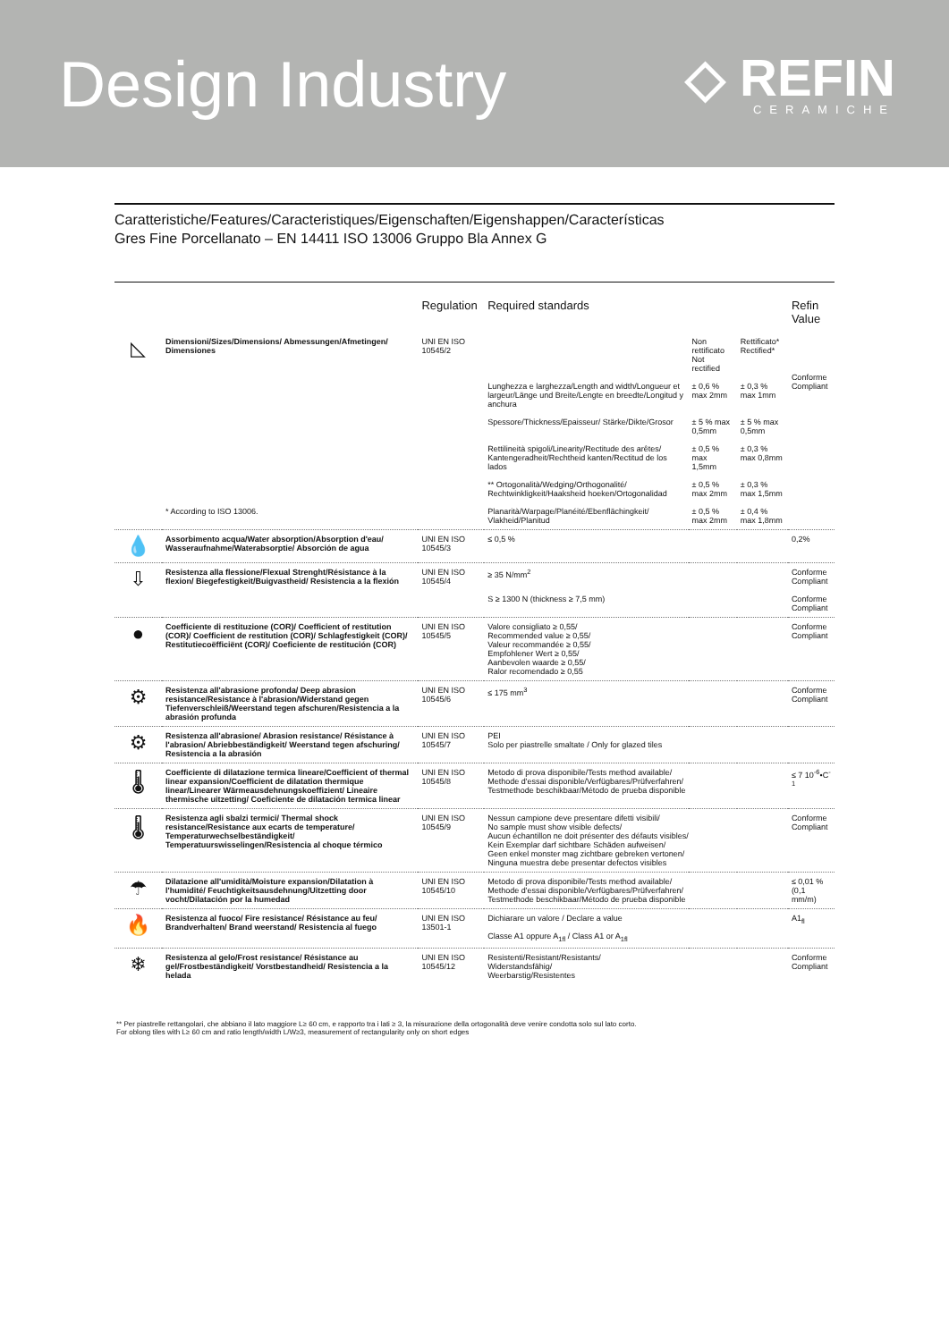Design Industry
◇ REFIN
CERAMICHE
Caratteristiche/Features/Caracteristiques/Eigenschaften/Eigenshappen/Características
Gres Fine Porcellanato – EN 14411 ISO 13006 Gruppo Bla Annex G
| | | Regulation | Required standards | | | Refin Value |
| --- | --- | --- | --- | --- | --- | --- |
| ◺ | Dimensioni/Sizes/Dimensions/ Abmessungen/Afmetingen/ Dimensiones | UNI EN ISO 10545/2 | | Non rettificato Not rectified | Rettificato* Rectified* | Conforme Compliant |
| | | | Lunghezza e larghezza/Length and width/Longueur et largeur/Länge und Breite/Lengte en breedte/Longitud y anchura | ± 0,6 % max 2mm | ± 0,3 % max 1mm | |
| | | | Spessore/Thickness/Epaisseur/ Stärke/Dikte/Grosor | ± 5 % max 0,5mm | ± 5 % max 0,5mm | |
| | | | Rettilineità spigoli/Linearity/Rectitude des arêtes/ Kantengeradheit/Rechtheid kanten/Rectitud de los lados | ± 0,5 % max 1,5mm | ± 0,3 % max 0,8mm | |
| | | | ** Ortogonalità/Wedging/Orthogonalité/ Rechtwinkligkeit/Haaksheid hoeken/Ortogonalidad | ± 0,5 % max 2mm | ± 0,3 % max 1,5mm | |
| | * According to ISO 13006. | | Planarità/Warpage/Planéité/Ebenflächingkeit/ Vlakheid/Planitud | ± 0,5 % max 2mm | ± 0,4 % max 1,8mm | |
| 💧 | Assorbimento acqua/Water absorption/Absorption d'eau/ Wasseraufnahme/Waterabsorptie/ Absorción de agua | UNI EN ISO 10545/3 | ≤ 0,5 % | | | 0,2% |
| ⇩ | Resistenza alla flessione/Flexual Strenght/Résistance à la flexion/ Biegefestigkeit/Buigvastheid/ Resistencia a la flexión | UNI EN ISO 10545/4 | ≥ 35 N/mm<sup>2</sup> | | | Conforme Compliant |
| | | | S ≥ 1300 N (thickness ≥ 7,5 mm) | | | Conforme Compliant |
| ● | Coefficiente di restituzione (COR)/ Coefficient of restitution (COR)/ Coefficient de restitution (COR)/ Schlagfestigkeit (COR)/ Restitutiecoëfficiënt (COR)/ Coeficiente de restitución (COR) | UNI EN ISO 10545/5 | Valore consigliato ≥ 0,55/ Recommended value ≥ 0,55/ Valeur recommandée ≥ 0,55/ Empfohlener Wert ≥ 0,55/ Aanbevolen waarde ≥ 0,55/ Ralor recomendado ≥ 0,55 | | | Conforme Compliant |
| ⚙ | Resistenza all'abrasione profonda/ Deep abrasion resistance/Resistance à l'abrasion/Widerstand gegen Tiefenverschleiß/Weerstand tegen afschuren/Resistencia a la abrasión profunda | UNI EN ISO 10545/6 | ≤ 175 mm<sup>3</sup> | | | Conforme Compliant |
| ⚙ | Resistenza all'abrasione/ Abrasion resistance/ Résistance à l'abrasion/ Abriebbeständigkeit/ Weerstand tegen afschuring/ Resistencia a la abrasión | UNI EN ISO 10545/7 | PEI Solo per piastrelle smaltate / Only for glazed tiles | | | |
| 🌡 | Coefficiente di dilatazione termica lineare/Coefficient of thermal linear expansion/Coefficient de dilatation thermique linear/Linearer Wärmeausdehnungskoeffizient/ Lineaire thermische uitzetting/ Coeficiente de dilatación termica linear | UNI EN ISO 10545/8 | Metodo di prova disponibile/Tests method available/ Methode d'essai disponible/Verfügbares/Prüfverfahren/ Testmethode beschikbaar/Método de prueba disponible | | | ≤ 7 10<sup>-6</sup>•C<sup>-1</sup> |
| 🌡 | Resistenza agli sbalzi termici/ Thermal shock resistance/Resistance aux ecarts de temperature/ Temperaturwechselbeständigkeit/ Temperatuurswisselingen/Resistencia al choque térmico | UNI EN ISO 10545/9 | Nessun campione deve presentare difetti visibili/ No sample must show visible defects/ Aucun échantillon ne doit présenter des défauts visibles/ Kein Exemplar darf sichtbare Schäden aufweisen/ Geen enkel monster mag zichtbare gebreken vertonen/ Ninguna muestra debe presentar defectos visibles | | | Conforme Compliant |
| ☂ | Dilatazione all'umidità/Moisture expansion/Dilatation à l'humidité/ Feuchtigkeitsausdehnung/Uitzetting door vocht/Dilatación por la humedad | UNI EN ISO 10545/10 | Metodo di prova disponibile/Tests method available/ Methode d'essai disponible/Verfügbares/Prüfverfahren/ Testmethode beschikbaar/Método de prueba disponible | | | ≤ 0,01 % (0,1 mm/m) |
| 🔥 | Resistenza al fuoco/ Fire resistance/ Résistance au feu/ Brandverhalten/ Brand weerstand/ Resistencia al fuego | UNI EN ISO 13501-1 | Dichiarare un valore / Declare a value Classe A1 oppure A<sub>1fl</sub> / Class A1 or A<sub>1fl</sub> | | | A1<sub>fl</sub> |
| ❄ | Resistenza al gelo/Frost resistance/ Résistance au gel/Frostbeständigkeit/ Vorstbestandheid/ Resistencia a la helada | UNI EN ISO 10545/12 | Resistenti/Resistant/Resistants/ Widerstandsfähig/ Weerbarstig/Resistentes | | | Conforme Compliant |
** Per piastrelle rettangolari, che abbiano il lato maggiore L≥ 60 cm, e rapporto tra i lati ≥ 3, la misurazione della ortogonalità deve venire condotta solo sul lato corto.
For oblong tiles with L≥ 60 cm and ratio length/width L/W≥3, measurement of rectangularity only on short edges